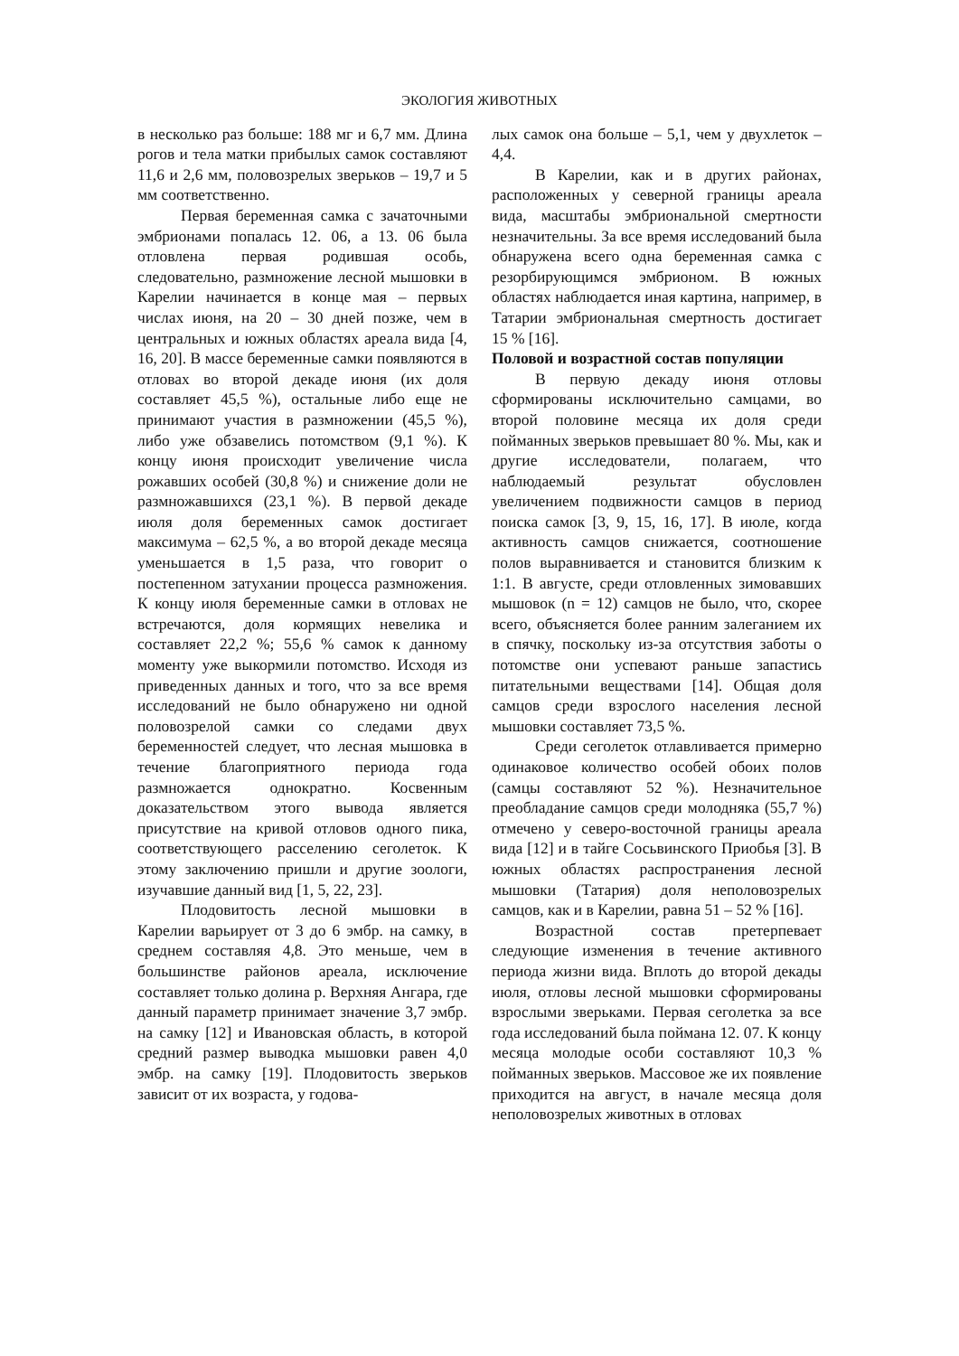ЭКОЛОГИЯ ЖИВОТНЫХ
в несколько раз больше: 188 мг и 6,7 мм. Длина рогов и тела матки прибылых самок составляют 11,6 и 2,6 мм, половозрелых зверьков – 19,7 и 5 мм соответственно.
Первая беременная самка с зачаточными эмбрионами попалась 12. 06, а 13. 06 была отловлена первая родившая особь, следовательно, размножение лесной мышовки в Карелии начинается в конце мая – первых числах июня, на 20 – 30 дней позже, чем в центральных и южных областях ареала вида [4, 16, 20]. В массе беременные самки появляются в отловах во второй декаде июня (их доля составляет 45,5 %), остальные либо еще не принимают участия в размножении (45,5 %), либо уже обзавелись потомством (9,1 %). К концу июня происходит увеличение числа рожавших особей (30,8 %) и снижение доли не размножавшихся (23,1 %). В первой декаде июля доля беременных самок достигает максимума – 62,5 %, а во второй декаде месяца уменьшается в 1,5 раза, что говорит о постепенном затухании процесса размножения. К концу июля беременные самки в отловах не встречаются, доля кормящих невелика и составляет 22,2 %; 55,6 % самок к данному моменту уже выкормили потомство. Исходя из приведенных данных и того, что за все время исследований не было обнаружено ни одной половозрелой самки со следами двух беременностей следует, что лесная мышовка в течение благоприятного периода года размножается однократно. Косвенным доказательством этого вывода является присутствие на кривой отловов одного пика, соответствующего расселению сеголеток. К этому заключению пришли и другие зоологи, изучавшие данный вид [1, 5, 22, 23].
Плодовитость лесной мышовки в Карелии варьирует от 3 до 6 эмбр. на самку, в среднем составляя 4,8. Это меньше, чем в большинстве районов ареала, исключение составляет только долина р. Верхняя Ангара, где данный параметр принимает значение 3,7 эмбр. на самку [12] и Ивановская область, в которой средний размер выводка мышовки равен 4,0 эмбр. на самку [19]. Плодовитость зверьков зависит от их возраста, у годова-
лых самок она больше – 5,1, чем у двухлеток – 4,4.
В Карелии, как и в других районах, расположенных у северной границы ареала вида, масштабы эмбриональной смертности незначительны. За все время исследований была обнаружена всего одна беременная самка с резорбирующимся эмбрионом. В южных областях наблюдается иная картина, например, в Татарии эмбриональная смертность достигает 15 % [16].
Половой и возрастной состав популяции
В первую декаду июня отловы сформированы исключительно самцами, во второй половине месяца их доля среди пойманных зверьков превышает 80 %. Мы, как и другие исследователи, полагаем, что наблюдаемый результат обусловлен увеличением подвижности самцов в период поиска самок [3, 9, 15, 16, 17]. В июле, когда активность самцов снижается, соотношение полов выравнивается и становится близким к 1:1. В августе, среди отловленных зимовавших мышовок (n = 12) самцов не было, что, скорее всего, объясняется более ранним залеганием их в спячку, поскольку из-за отсутствия заботы о потомстве они успевают раньше запастись питательными веществами [14]. Общая доля самцов среди взрослого населения лесной мышовки составляет 73,5 %.
Среди сеголеток отлавливается примерно одинаковое количество особей обоих полов (самцы составляют 52 %). Незначительное преобладание самцов среди молодняка (55,7 %) отмечено у северо-восточной границы ареала вида [12] и в тайге Сосьвинского Приобья [3]. В южных областях распространения лесной мышовки (Татария) доля неполовозрелых самцов, как и в Карелии, равна 51 – 52 % [16].
Возрастной состав претерпевает следующие изменения в течение активного периода жизни вида. Вплоть до второй декады июля, отловы лесной мышовки сформированы взрослыми зверьками. Первая сеголетка за все года исследований была поймана 12. 07. К концу месяца молодые особи составляют 10,3 % пойманных зверьков. Массовое же их появление приходится на август, в начале месяца доля неполовозрелых животных в отловах